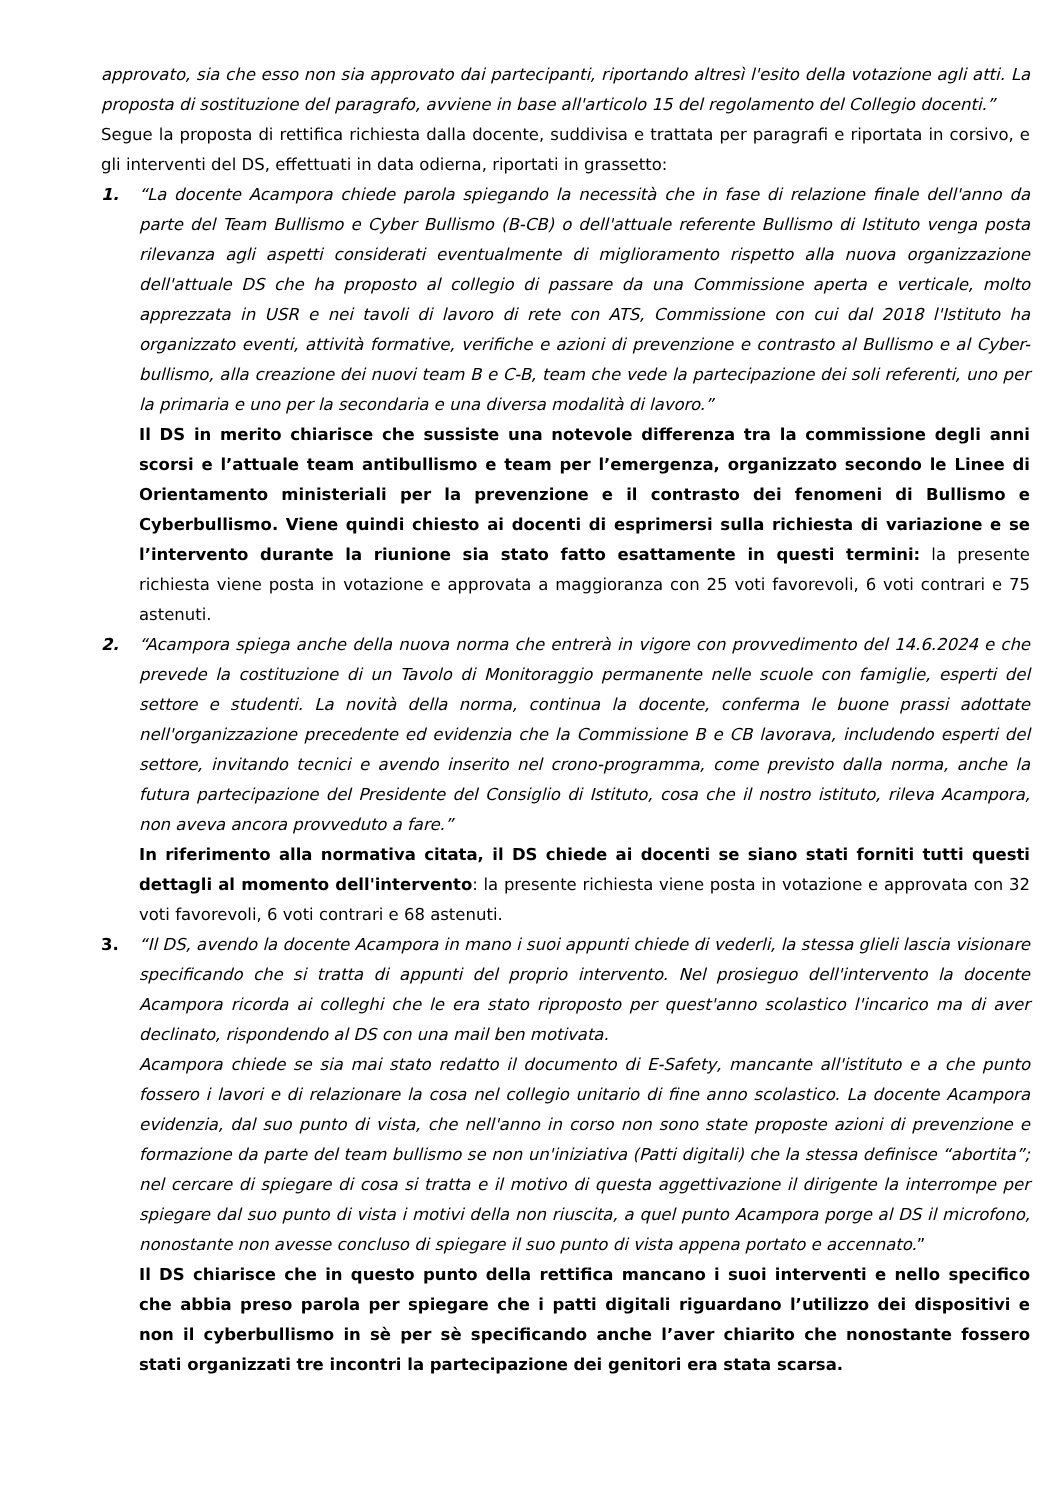approvato, sia che esso non sia approvato dai partecipanti, riportando altresì l'esito della votazione agli atti. La proposta di sostituzione del paragrafo, avviene in base all'articolo 15 del regolamento del Collegio docenti.”
Segue la proposta di rettifica richiesta dalla docente, suddivisa e trattata per paragrafi e riportata in corsivo, e gli interventi del DS, effettuati in data odierna, riportati in grassetto:
1. “La docente Acampora chiede parola spiegando la necessità che in fase di relazione finale dell'anno da parte del Team Bullismo e Cyber Bullismo (B-CB) o dell'attuale referente Bullismo di Istituto venga posta rilevanza agli aspetti considerati eventualmente di miglioramento rispetto alla nuova organizzazione dell'attuale DS che ha proposto al collegio di passare da una Commissione aperta e verticale, molto apprezzata in USR e nei tavoli di lavoro di rete con ATS, Commissione con cui dal 2018 l'Istituto ha organizzato eventi, attività formative, verifiche e azioni di prevenzione e contrasto al Bullismo e al Cyber-bullismo, alla creazione dei nuovi team B e C-B, team che vede la partecipazione dei soli referenti, uno per la primaria e uno per la secondaria e una diversa modalità di lavoro.”
Il DS in merito chiarisce che sussiste una notevole differenza tra la commissione degli anni scorsi e l’attuale team antibullismo e team per l’emergenza, organizzato secondo le Linee di Orientamento ministeriali per la prevenzione e il contrasto dei fenomeni di Bullismo e Cyberbullismo. Viene quindi chiesto ai docenti di esprimersi sulla richiesta di variazione e se l’intervento durante la riunione sia stato fatto esattamente in questi termini: la presente richiesta viene posta in votazione e approvata a maggioranza con 25 voti favorevoli, 6 voti contrari e 75 astenuti.
2. “Acampora spiega anche della nuova norma che entrerà in vigore con provvedimento del 14.6.2024 e che prevede la costituzione di un Tavolo di Monitoraggio permanente nelle scuole con famiglie, esperti del settore e studenti. La novità della norma, continua la docente, conferma le buone prassi adottate nell'organizzazione precedente ed evidenzia che la Commissione B e CB lavorava, includendo esperti del settore, invitando tecnici e avendo inserito nel crono-programma, come previsto dalla norma, anche la futura partecipazione del Presidente del Consiglio di Istituto, cosa che il nostro istituto, rileva Acampora, non aveva ancora provveduto a fare.”
In riferimento alla normativa citata, il DS chiede ai docenti se siano stati forniti tutti questi dettagli al momento dell'intervento: la presente richiesta viene posta in votazione e approvata con 32 voti favorevoli, 6 voti contrari e 68 astenuti.
3. “Il DS, avendo la docente Acampora in mano i suoi appunti chiede di vederli, la stessa glieli lascia visionare specificando che si tratta di appunti del proprio intervento. Nel prosieguo dell'intervento la docente Acampora ricorda ai colleghi che le era stato riproposto per quest'anno scolastico l'incarico ma di aver declinato, rispondendo al DS con una mail ben motivata.
Acampora chiede se sia mai stato redatto il documento di E-Safety, mancante all'istituto e a che punto fossero i lavori e di relazionare la cosa nel collegio unitario di fine anno scolastico. La docente Acampora evidenzia, dal suo punto di vista, che nell'anno in corso non sono state proposte azioni di prevenzione e formazione da parte del team bullismo se non un'iniziativa (Patti digitali) che la stessa definisce “abortita”; nel cercare di spiegare di cosa si tratta e il motivo di questa aggettivazione il dirigente la interrompe per spiegare dal suo punto di vista i motivi della non riuscita, a quel punto Acampora porge al DS il microfono, nonostante non avesse concluso di spiegare il suo punto di vista appena portato e accennato.”
Il DS chiarisce che in questo punto della rettifica mancano i suoi interventi e nello specifico che abbia preso parola per spiegare che i patti digitali riguardano l’utilizzo dei dispositivi e non il cyberbullismo in sè per sè specificando anche l’aver chiarito che nonostante fossero stati organizzati tre incontri la partecipazione dei genitori era stata scarsa.